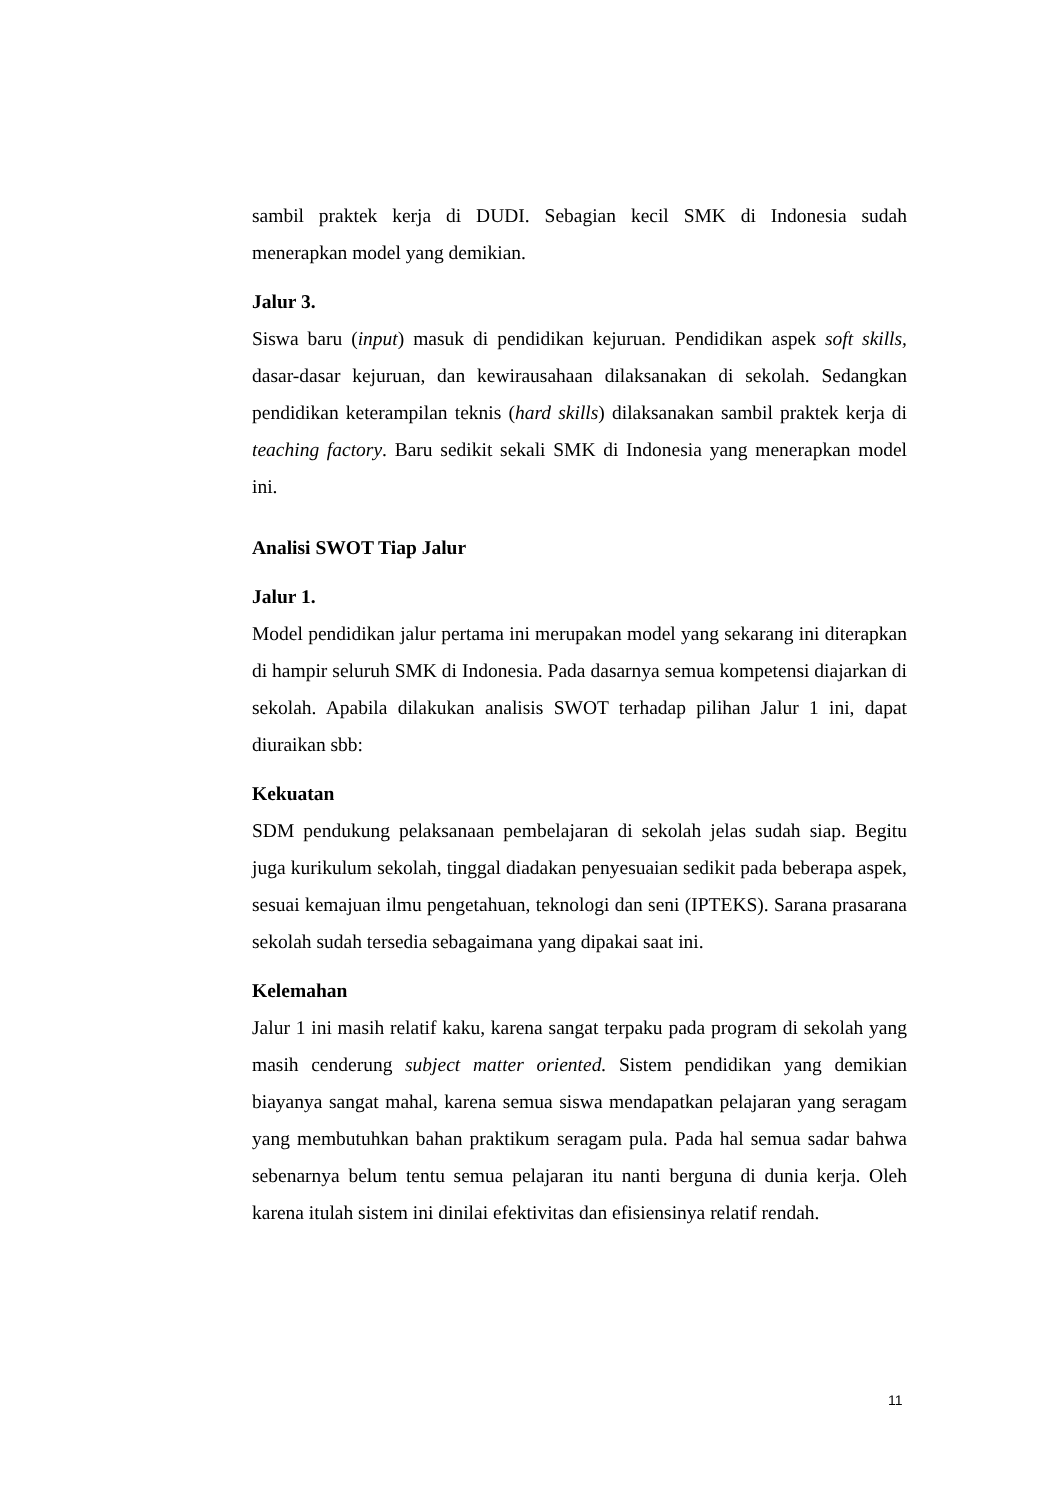sambil praktek kerja di DUDI. Sebagian kecil SMK di Indonesia sudah menerapkan model yang demikian.
Jalur 3.
Siswa baru (input) masuk di pendidikan kejuruan. Pendidikan aspek soft skills, dasar-dasar kejuruan, dan kewirausahaan dilaksanakan di sekolah. Sedangkan pendidikan keterampilan teknis (hard skills) dilaksanakan sambil praktek kerja di teaching factory. Baru sedikit sekali SMK di Indonesia yang menerapkan model ini.
Analisi SWOT Tiap Jalur
Jalur 1.
Model pendidikan jalur pertama ini merupakan model yang sekarang ini diterapkan di hampir seluruh SMK di Indonesia. Pada dasarnya semua kompetensi diajarkan di sekolah. Apabila dilakukan analisis SWOT terhadap pilihan Jalur 1 ini, dapat diuraikan sbb:
Kekuatan
SDM pendukung pelaksanaan pembelajaran di sekolah jelas sudah siap. Begitu juga kurikulum sekolah, tinggal diadakan penyesuaian sedikit pada beberapa aspek, sesuai kemajuan ilmu pengetahuan, teknologi dan seni (IPTEKS). Sarana prasarana sekolah sudah tersedia sebagaimana yang dipakai saat ini.
Kelemahan
Jalur 1 ini masih relatif kaku, karena sangat terpaku pada program di sekolah yang masih cenderung subject matter oriented. Sistem pendidikan yang demikian biayanya sangat mahal, karena semua siswa mendapatkan pelajaran yang seragam yang membutuhkan bahan praktikum seragam pula. Pada hal semua sadar bahwa sebenarnya belum tentu semua pelajaran itu nanti berguna di dunia kerja. Oleh karena itulah sistem ini dinilai efektivitas dan efisiensinya relatif rendah.
11